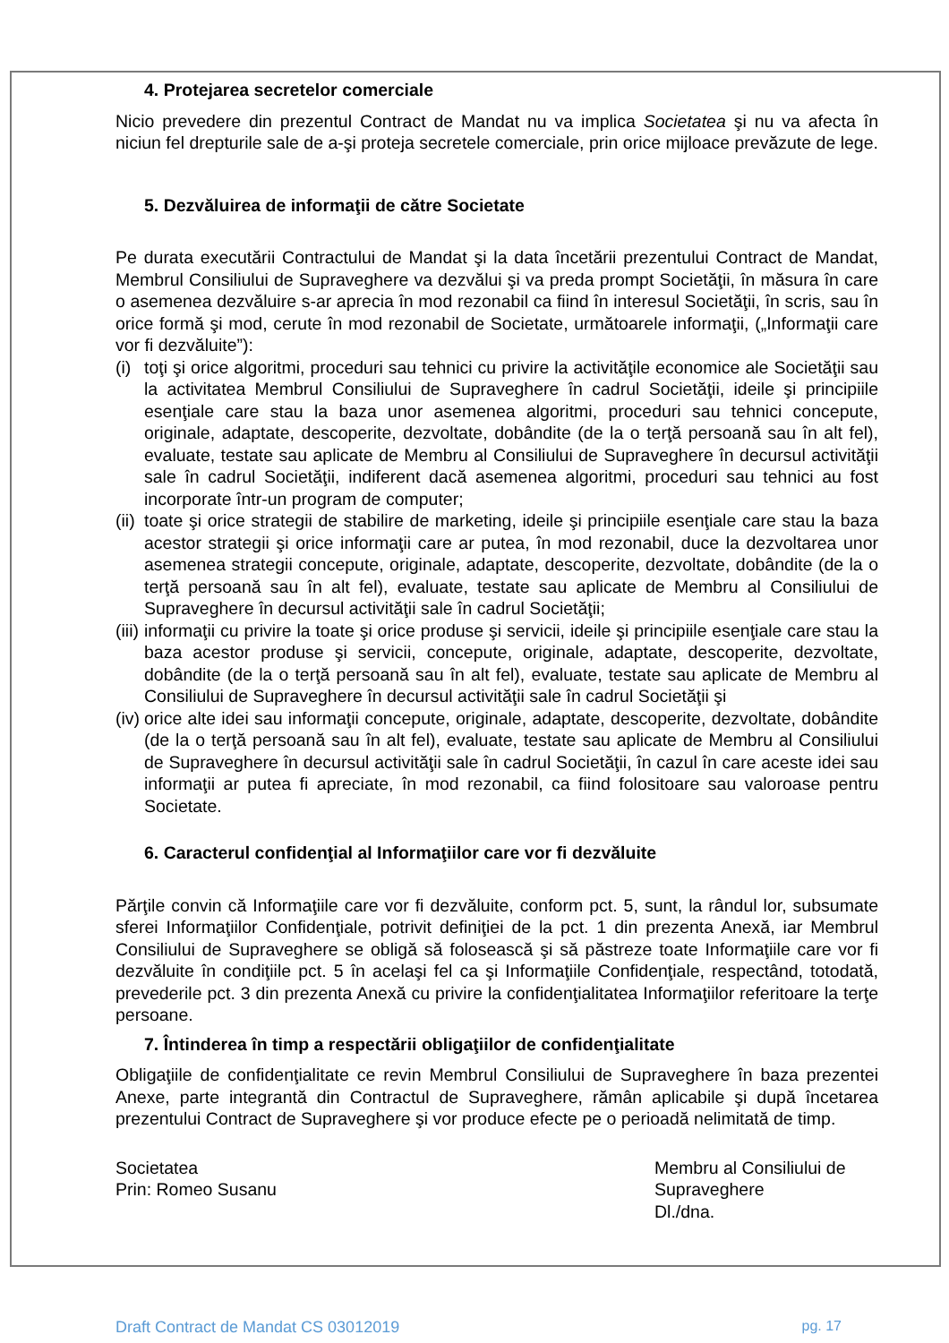4. Protejarea secretelor comerciale
Nicio prevedere din prezentul Contract de Mandat nu va implica Societatea şi nu va afecta în niciun fel drepturile sale de a-şi proteja secretele comerciale, prin orice mijloace prevăzute de lege.
5. Dezvăluirea de informaţii de către Societate
Pe durata executării Contractului de Mandat şi la data încetării prezentului Contract de Mandat, Membrul Consiliului de Supraveghere va dezvălui şi va preda prompt Societăţii, în măsura în care o asemenea dezvăluire s-ar aprecia în mod rezonabil ca fiind în interesul Societăţii, în scris, sau în orice formă şi mod, cerute în mod rezonabil de Societate, următoarele informaţii, („Informaţii care vor fi dezvăluite”):
(i) toţi şi orice algoritmi, proceduri sau tehnici cu privire la activităţile economice ale Societăţii sau la activitatea Membrul Consiliului de Supraveghere în cadrul Societăţii, ideile şi principiile esenţiale care stau la baza unor asemenea algoritmi, proceduri sau tehnici concepute, originale, adaptate, descoperite, dezvoltate, dobândite (de la o terţă persoană sau în alt fel), evaluate, testate sau aplicate de Membru al Consiliului de Supraveghere în decursul activităţii sale în cadrul Societăţii, indiferent dacă asemenea algoritmi, proceduri sau tehnici au fost incorporate într-un program de computer;
(ii) toate şi orice strategii de stabilire de marketing, ideile şi principiile esenţiale care stau la baza acestor strategii şi orice informaţii care ar putea, în mod rezonabil, duce la dezvoltarea unor asemenea strategii concepute, originale, adaptate, descoperite, dezvoltate, dobândite (de la o terţă persoană sau în alt fel), evaluate, testate sau aplicate de Membru al Consiliului de Supraveghere în decursul activităţii sale în cadrul Societăţii;
(iii) informaţii cu privire la toate şi orice produse şi servicii, ideile şi principiile esenţiale care stau la baza acestor produse şi servicii, concepute, originale, adaptate, descoperite, dezvoltate, dobândite (de la o terţă persoană sau în alt fel), evaluate, testate sau aplicate de Membru al Consiliului de Supraveghere în decursul activităţii sale în cadrul Societăţii şi
(iv) orice alte idei sau informaţii concepute, originale, adaptate, descoperite, dezvoltate, dobândite (de la o terţă persoană sau în alt fel), evaluate, testate sau aplicate de Membru al Consiliului de Supraveghere în decursul activităţii sale în cadrul Societăţii, în cazul în care aceste idei sau informaţii ar putea fi apreciate, în mod rezonabil, ca fiind folositoare sau valoroase pentru Societate.
6. Caracterul confidenţial al Informaţiilor care vor fi dezvăluite
Părţile convin că Informaţiile care vor fi dezvăluite, conform pct. 5, sunt, la rândul lor, subsumate sferei Informaţiilor Confidenţiale, potrivit definiţiei de la pct. 1 din prezenta Anexă, iar Membrul Consiliului de Supraveghere se obligă să folosească şi să păstreze toate Informaţiile care vor fi dezvăluite în condiţiile pct. 5 în acelaşi fel ca şi Informaţiile Confidenţiale, respectând, totodată, prevederile pct. 3 din prezenta Anexă cu privire la confidenţialitatea Informaţiilor referitoare la terţe persoane.
7. Întinderea în timp a respectării obligaţiilor de confidenţialitate
Obligaţiile de confidenţialitate ce revin Membrul Consiliului de Supraveghere în baza prezentei Anexe, parte integrantă din Contractul de Supraveghere, rămân aplicabile şi după încetarea prezentului Contract de Supraveghere şi vor produce efecte pe o perioadă nelimitată de timp.
Societatea
Prin: Romeo Susanu
Membru al Consiliului de Supraveghere
Dl./dna.
Draft Contract de Mandat CS 03012019 pg. 17